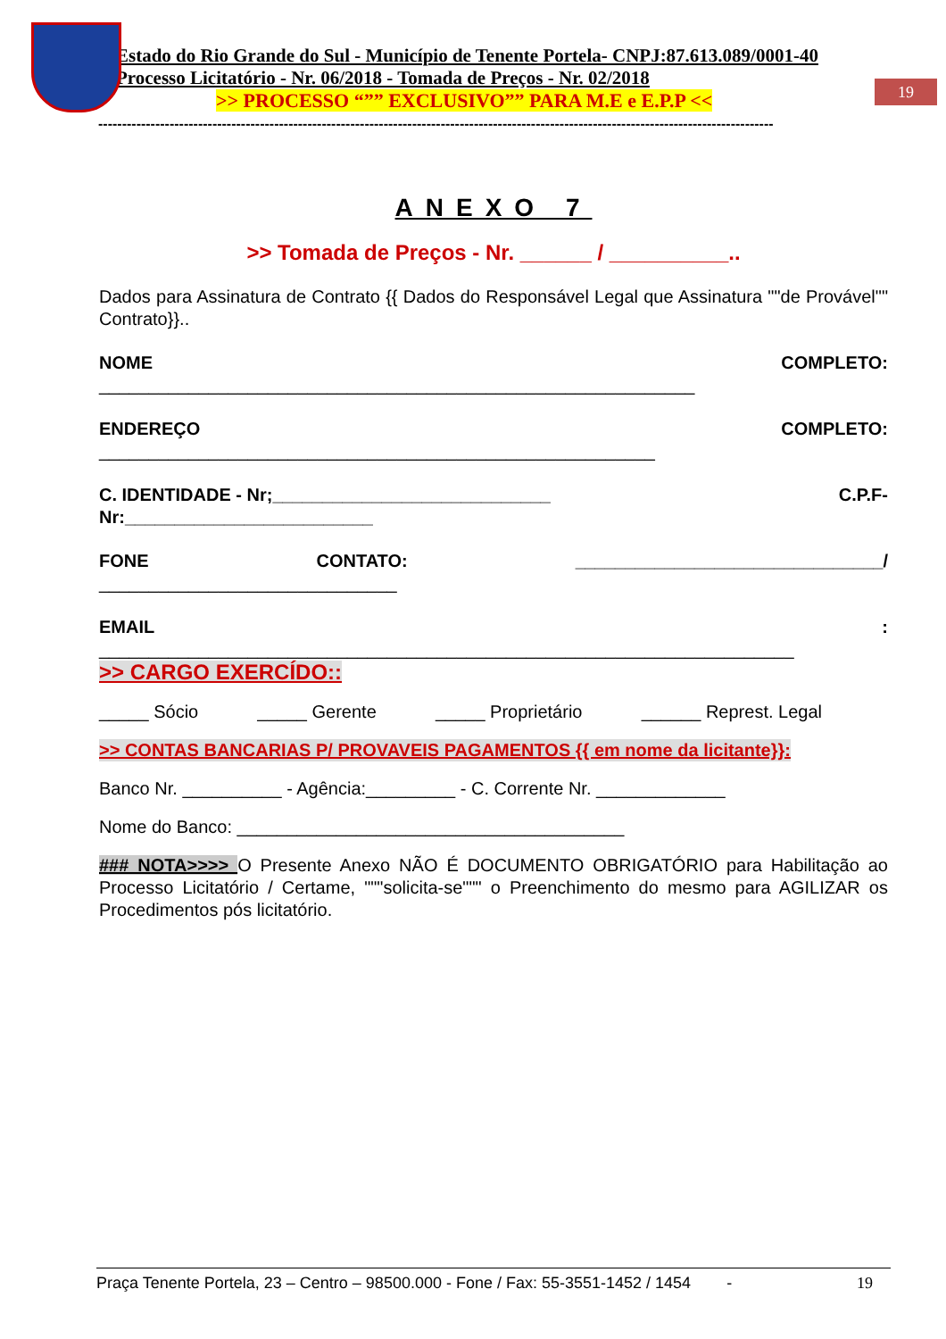Estado do Rio Grande do Sul - Município de Tenente Portela- CNPJ:87.613.089/0001-40
Processo Licitatório - Nr. 06/2018 - Tomada de Preços - Nr. 02/2018
>> PROCESSO “”” EXCLUSIVO”” PARA M.E e E.P.P <<
19
----------------------------------------------------------------------------------------------------------------------------------------------
ANEXO 7
>> Tomada de Preços - Nr. ______ / __________..
Dados para Assinatura de Contrato {{ Dados do Responsável Legal que Assinatura ""de Provável"" Contrato}}..
NOME COMPLETO:
____________________________________________________________
ENDEREÇO COMPLETO:
________________________________________________________
C. IDENTIDADE - Nr;____________________________ C.P.F-
Nr:_________________________
FONE CONTATO: _______________________________/
______________________________
EMAIL:
______________________________________________________________________
>> CARGO EXERCÍDO::
_____ Sócio _____ Gerente _____ Proprietário ______ Represt. Legal
>> CONTAS BANCARIAS P/ PROVAVEIS PAGAMENTOS {{ em nome da licitante}}:
Banco Nr. __________ - Agência:_________ - C. Corrente Nr. _____________
Nome do Banco: _______________________________________
### NOTA>>>> O Presente Anexo NÃO É DOCUMENTO OBRIGATÓRIO para Habilitação ao Processo Licitatório / Certame, """solicita-se""" o Preenchimento do mesmo para AGILIZAR os Procedimentos pós licitatório.
Praça Tenente Portela, 23 – Centro – 98500.000 - Fone / Fax: 55-3551-1452 / 1454 - 19